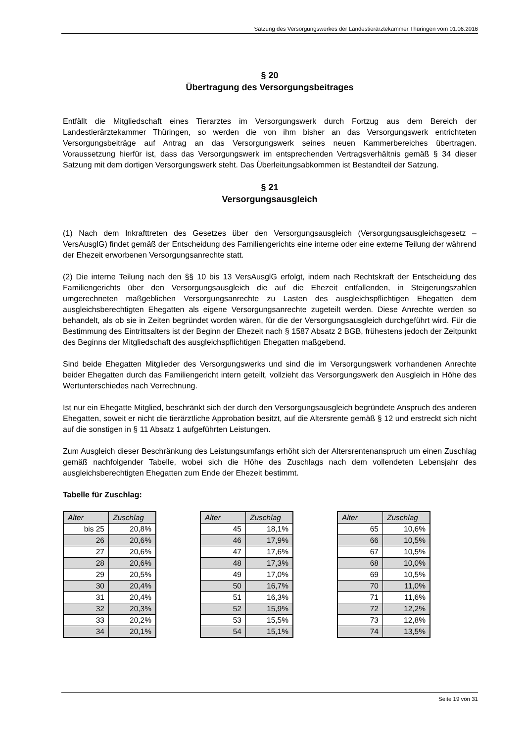Satzung des Versorgungswerkes der Landestierärztekammer Thüringen vom 01.06.2016
§ 20
Übertragung des Versorgungsbeitrages
Entfällt die Mitgliedschaft eines Tierarztes im Versorgungswerk durch Fortzug aus dem Bereich der Landestierärztekammer Thüringen, so werden die von ihm bisher an das Versorgungswerk entrichteten Versorgungsbeiträge auf Antrag an das Versorgungswerk seines neuen Kammerbereiches übertragen. Voraussetzung hierfür ist, dass das Versorgungswerk im entsprechenden Vertragsverhältnis gemäß § 34 dieser Satzung mit dem dortigen Versorgungswerk steht. Das Überleitungsabkommen ist Bestandteil der Satzung.
§ 21
Versorgungsausgleich
(1) Nach dem Inkrafttreten des Gesetzes über den Versorgungsausgleich (Versorgungsausgleichsgesetz – VersAusglG) findet gemäß der Entscheidung des Familiengerichts eine interne oder eine externe Teilung der während der Ehezeit erworbenen Versorgungsanrechte statt.
(2) Die interne Teilung nach den §§ 10 bis 13 VersAusglG erfolgt, indem nach Rechtskraft der Entscheidung des Familiengerichts über den Versorgungsausgleich die auf die Ehezeit entfallenden, in Steigerungszahlen umgerechneten maßgeblichen Versorgungsanrechte zu Lasten des ausgleichspflichtigen Ehegatten dem ausgleichsberechtigten Ehegatten als eigene Versorgungsanrechte zugeteilt werden. Diese Anrechte werden so behandelt, als ob sie in Zeiten begründet worden wären, für die der Versorgungsausgleich durchgeführt wird. Für die Bestimmung des Eintrittsalters ist der Beginn der Ehezeit nach § 1587 Absatz 2 BGB, frühestens jedoch der Zeitpunkt des Beginns der Mitgliedschaft des ausgleichspflichtigen Ehegatten maßgebend.
Sind beide Ehegatten Mitglieder des Versorgungswerks und sind die im Versorgungswerk vorhandenen Anrechte beider Ehegatten durch das Familiengericht intern geteilt, vollzieht das Versorgungswerk den Ausgleich in Höhe des Wertunterschiedes nach Verrechnung.
Ist nur ein Ehegatte Mitglied, beschränkt sich der durch den Versorgungsausgleich begründete Anspruch des anderen Ehegatten, soweit er nicht die tierärztliche Approbation besitzt, auf die Altersrente gemäß § 12 und erstreckt sich nicht auf die sonstigen in § 11 Absatz 1 aufgeführten Leistungen.
Zum Ausgleich dieser Beschränkung des Leistungsumfangs erhöht sich der Altersrentenanspruch um einen Zuschlag gemäß nachfolgender Tabelle, wobei sich die Höhe des Zuschlags nach dem vollendeten Lebensjahr des ausgleichsberechtigten Ehegatten zum Ende der Ehezeit bestimmt.
Tabelle für Zuschlag:
| Alter | Zuschlag |
| --- | --- |
| bis 25 | 20,8% |
| 26 | 20,6% |
| 27 | 20,6% |
| 28 | 20,6% |
| 29 | 20,5% |
| 30 | 20,4% |
| 31 | 20,4% |
| 32 | 20,3% |
| 33 | 20,2% |
| 34 | 20,1% |
| Alter | Zuschlag |
| --- | --- |
| 45 | 18,1% |
| 46 | 17,9% |
| 47 | 17,6% |
| 48 | 17,3% |
| 49 | 17,0% |
| 50 | 16,7% |
| 51 | 16,3% |
| 52 | 15,9% |
| 53 | 15,5% |
| 54 | 15,1% |
| Alter | Zuschlag |
| --- | --- |
| 65 | 10,6% |
| 66 | 10,5% |
| 67 | 10,5% |
| 68 | 10,0% |
| 69 | 10,5% |
| 70 | 11,0% |
| 71 | 11,6% |
| 72 | 12,2% |
| 73 | 12,8% |
| 74 | 13,5% |
Seite 19 von 31